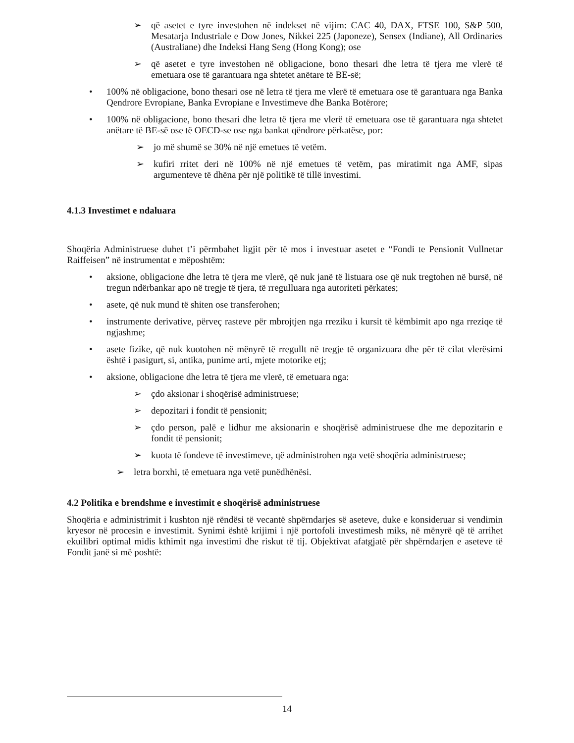➢ që asetet e tyre investohen në indekset në vijim: CAC 40, DAX, FTSE 100, S&P 500, Mesatarja Industriale e Dow Jones, Nikkei 225 (Japoneze), Sensex (Indiane), All Ordinaries (Australiane) dhe Indeksi Hang Seng (Hong Kong); ose
➢ që asetet e tyre investohen në obligacione, bono thesari dhe letra të tjera me vlerë të emetuara ose të garantuara nga shtetet anëtare të BE-së;
• 100% në obligacione, bono thesari ose në letra të tjera me vlerë të emetuara ose të garantuara nga Banka Qendrore Evropiane, Banka Evropiane e Investimeve dhe Banka Botërore;
• 100% në obligacione, bono thesari dhe letra të tjera me vlerë të emetuara ose të garantuara nga shtetet anëtare të BE-së ose të OECD-se ose nga bankat qëndrore përkatëse, por:
➢ jo më shumë se 30% në një emetues të vetëm.
➢ kufiri rritet deri në 100% në një emetues të vetëm, pas miratimit nga AMF, sipas argumenteve të dhëna për një politikë të tillë investimi.
4.1.3 Investimet e ndaluara
Shoqëria Administruese duhet t’i përmbahet ligjit për të mos i investuar asetet e “Fondi te Pensionit Vullnetar Raiffeisen” në instrumentat e mëposhtëm:
• aksione, obligacione dhe letra të tjera me vlerë, që nuk janë të listuara ose që nuk tregtohen në bursë, në tregun ndërbankar apo në tregje të tjera, të rregulluara nga autoriteti përkates;
• asete, që nuk mund të shiten ose transferohen;
• instrumente derivative, përveç rasteve për mbrojtjen nga rreziku i kursit të këmbimit apo nga rreziqe të ngjashme;
• asete fizike, që nuk kuotohen në mënyrë të rregullt në tregje të organizuara dhe për të cilat vlerësimi është i pasigurt, si, antika, punime arti, mjete motorike etj;
• aksione, obligacione dhe letra të tjera me vlerë, të emetuara nga:
➢ çdo aksionar i shoqërisë administruese;
➢ depozitari i fondit të pensionit;
➢ çdo person, palë e lidhur me aksionarin e shoqërisë administruese dhe me depozitarin e fondit të pensionit;
➢ kuota të fondeve të investimeve, që administrohen nga vetë shoqëria administruese;
➢ letra borxhi, të emetuara nga vetë punëdhënësi.
4.2 Politika e brendshme e investimit e shoqërisë administruese
Shoqëria e administrimit i kushton një rëndësi të vecantë shpërndarjes së aseteve, duke e konsideruar si vendimin kryesor në procesin e investimit. Synimi është krijimi i një portofoli investimesh miks, në mënyrë që të arrihet ekuilibri optimal midis kthimit nga investimi dhe riskut të tij. Objektivat afatgjatë për shpërndarjen e aseteve të Fondit janë si më poshtë:
14